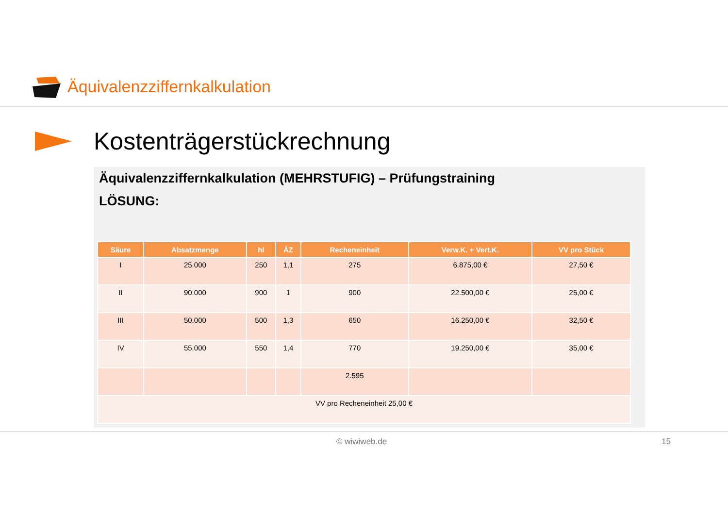Äquivalenzziffernkalkulation
Kostenträgerstückrechnung
Äquivalenzziffernkalkulation (MEHRSTUFIG) – Prüfungstraining
LÖSUNG:
| Säure | Absatzmenge | hl | ÄZ | Recheneinheit | Verw.K. + Vert.K. | VV pro Stück |
| --- | --- | --- | --- | --- | --- | --- |
| I | 25.000 | 250 | 1,1 | 275 | 6.875,00 € | 27,50 € |
| II | 90.000 | 900 | 1 | 900 | 22.500,00 € | 25,00 € |
| III | 50.000 | 500 | 1,3 | 650 | 16.250,00 € | 32,50 € |
| IV | 55.000 | 550 | 1,4 | 770 | 19.250,00 € | 35,00 € |
| | | | | 2.595 | | |
| VV pro Recheneinheit 25,00 € | | | | | | |
© wiwiweb.de 15